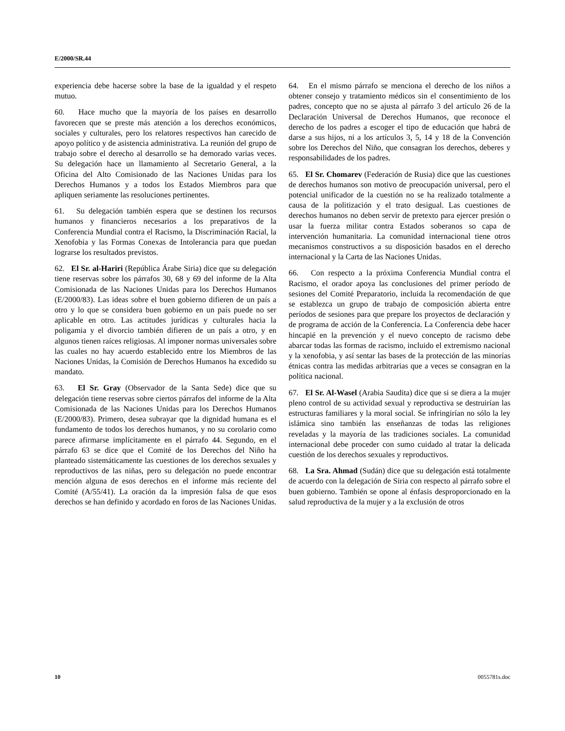E/2000/SR.44
experiencia debe hacerse sobre la base de la igualdad y el respeto mutuo.
60. Hace mucho que la mayoría de los países en desarrollo favorecen que se preste más atención a los derechos económicos, sociales y culturales, pero los relatores respectivos han carecido de apoyo político y de asistencia administrativa. La reunión del grupo de trabajo sobre el derecho al desarrollo se ha demorado varias veces. Su delegación hace un llamamiento al Secretario General, a la Oficina del Alto Comisionado de las Naciones Unidas para los Derechos Humanos y a todos los Estados Miembros para que apliquen seriamente las resoluciones pertinentes.
61. Su delegación también espera que se destinen los recursos humanos y financieros necesarios a los preparativos de la Conferencia Mundial contra el Racismo, la Discriminación Racial, la Xenofobia y las Formas Conexas de Intolerancia para que puedan lograrse los resultados previstos.
62. El Sr. al-Hariri (República Árabe Siria) dice que su delegación tiene reservas sobre los párrafos 30, 68 y 69 del informe de la Alta Comisionada de las Naciones Unidas para los Derechos Humanos (E/2000/83). Las ideas sobre el buen gobierno difieren de un país a otro y lo que se considera buen gobierno en un país puede no ser aplicable en otro. Las actitudes jurídicas y culturales hacia la poligamia y el divorcio también difieren de un país a otro, y en algunos tienen raíces religiosas. Al imponer normas universales sobre las cuales no hay acuerdo establecido entre los Miembros de las Naciones Unidas, la Comisión de Derechos Humanos ha excedido su mandato.
63. El Sr. Gray (Observador de la Santa Sede) dice que su delegación tiene reservas sobre ciertos párrafos del informe de la Alta Comisionada de las Naciones Unidas para los Derechos Humanos (E/2000/83). Primero, desea subrayar que la dignidad humana es el fundamento de todos los derechos humanos, y no su corolario como parece afirmarse implícitamente en el párrafo 44. Segundo, en el párrafo 63 se dice que el Comité de los Derechos del Niño ha planteado sistemáticamente las cuestiones de los derechos sexuales y reproductivos de las niñas, pero su delegación no puede encontrar mención alguna de esos derechos en el informe más reciente del Comité (A/55/41). La oración da la impresión falsa de que esos derechos se han definido y acordado en foros de las Naciones Unidas.
64. En el mismo párrafo se menciona el derecho de los niños a obtener consejo y tratamiento médicos sin el consentimiento de los padres, concepto que no se ajusta al párrafo 3 del artículo 26 de la Declaración Universal de Derechos Humanos, que reconoce el derecho de los padres a escoger el tipo de educación que habrá de darse a sus hijos, ni a los artículos 3, 5, 14 y 18 de la Convención sobre los Derechos del Niño, que consagran los derechos, deberes y responsabilidades de los padres.
65. El Sr. Chomarev (Federación de Rusia) dice que las cuestiones de derechos humanos son motivo de preocupación universal, pero el potencial unificador de la cuestión no se ha realizado totalmente a causa de la politización y el trato desigual. Las cuestiones de derechos humanos no deben servir de pretexto para ejercer presión o usar la fuerza militar contra Estados soberanos so capa de intervención humanitaria. La comunidad internacional tiene otros mecanismos constructivos a su disposición basados en el derecho internacional y la Carta de las Naciones Unidas.
66. Con respecto a la próxima Conferencia Mundial contra el Racismo, el orador apoya las conclusiones del primer período de sesiones del Comité Preparatorio, incluida la recomendación de que se establezca un grupo de trabajo de composición abierta entre períodos de sesiones para que prepare los proyectos de declaración y de programa de acción de la Conferencia. La Conferencia debe hacer hincapié en la prevención y el nuevo concepto de racismo debe abarcar todas las formas de racismo, incluido el extremismo nacional y la xenofobia, y así sentar las bases de la protección de las minorías étnicas contra las medidas arbitrarias que a veces se consagran en la política nacional.
67. El Sr. Al-Wasel (Arabia Saudita) dice que si se diera a la mujer pleno control de su actividad sexual y reproductiva se destruirían las estructuras familiares y la moral social. Se infringirían no sólo la ley islámica sino también las enseñanzas de todas las religiones reveladas y la mayoría de las tradiciones sociales. La comunidad internacional debe proceder con sumo cuidado al tratar la delicada cuestión de los derechos sexuales y reproductivos.
68. La Sra. Ahmad (Sudán) dice que su delegación está totalmente de acuerdo con la delegación de Siria con respecto al párrafo sobre el buen gobierno. También se opone al énfasis desproporcionado en la salud reproductiva de la mujer y a la exclusión de otros
10 0055781s.doc